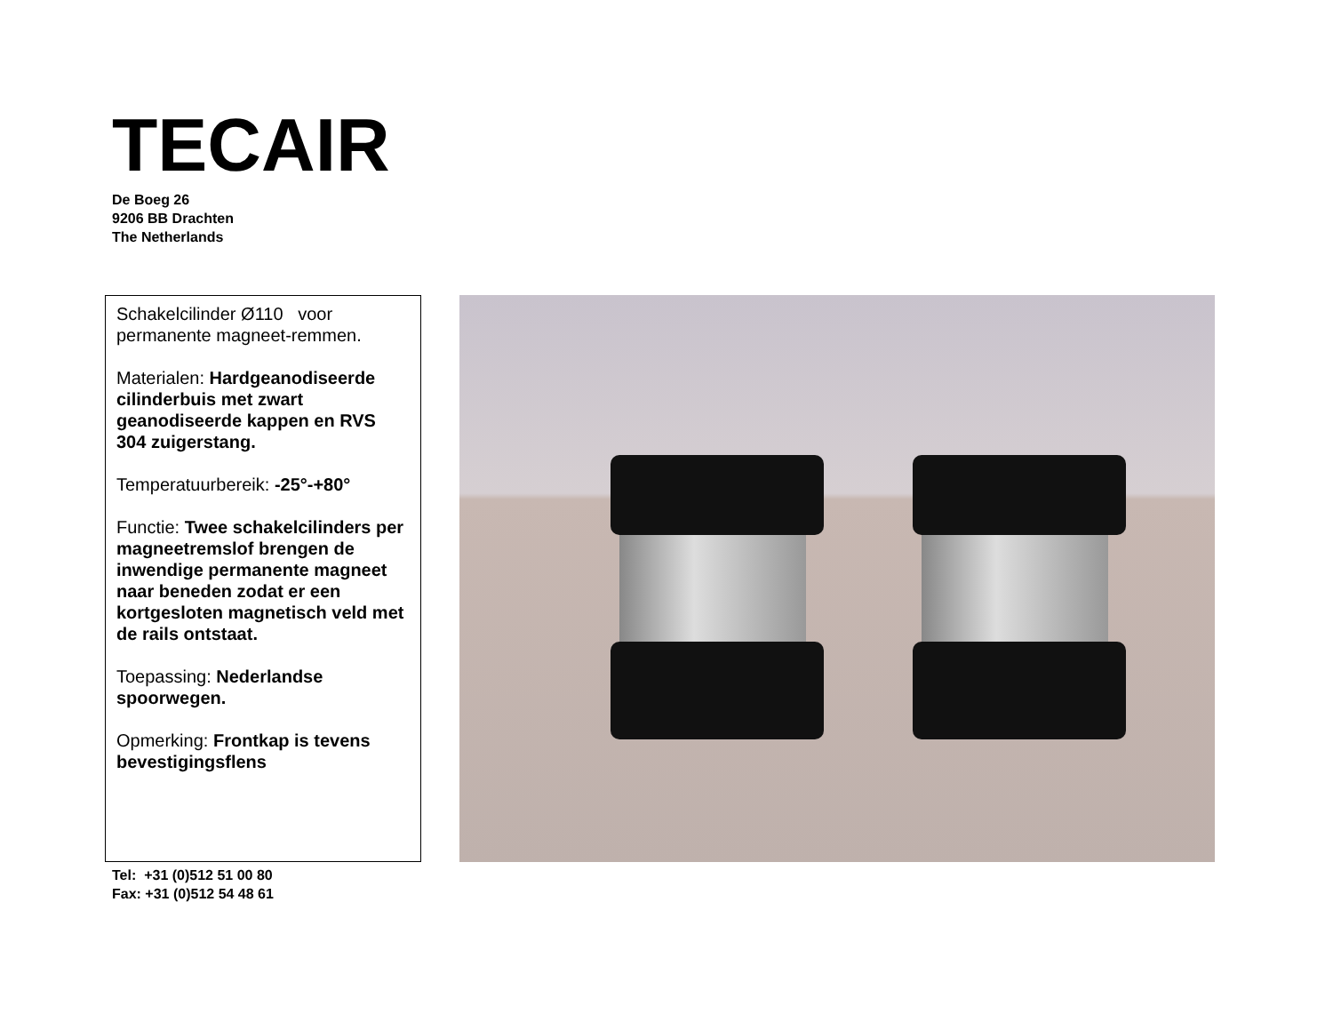TECAIR
De Boeg 26
9206 BB Drachten
The Netherlands
Schakelcilinder Ø110 voor permanente magneet-remmen.
Materialen: Hardgeanodiseerde cilinderbuis met zwart geanodiseerde kappen en RVS 304 zuigerstang.
Temperatuurbereik: -25°-+80°
Functie: Twee schakelcilinders per magneetremslof brengen de inwendige permanente magneet naar beneden zodat er een kortgesloten magnetisch veld met de rails ontstaat.
Toepassing: Nederlandse spoorwegen.
Opmerking: Frontkap is tevens bevestigingsflens
Tel: +31 (0)512 51 00 80
Fax: +31 (0)512 54 48 61